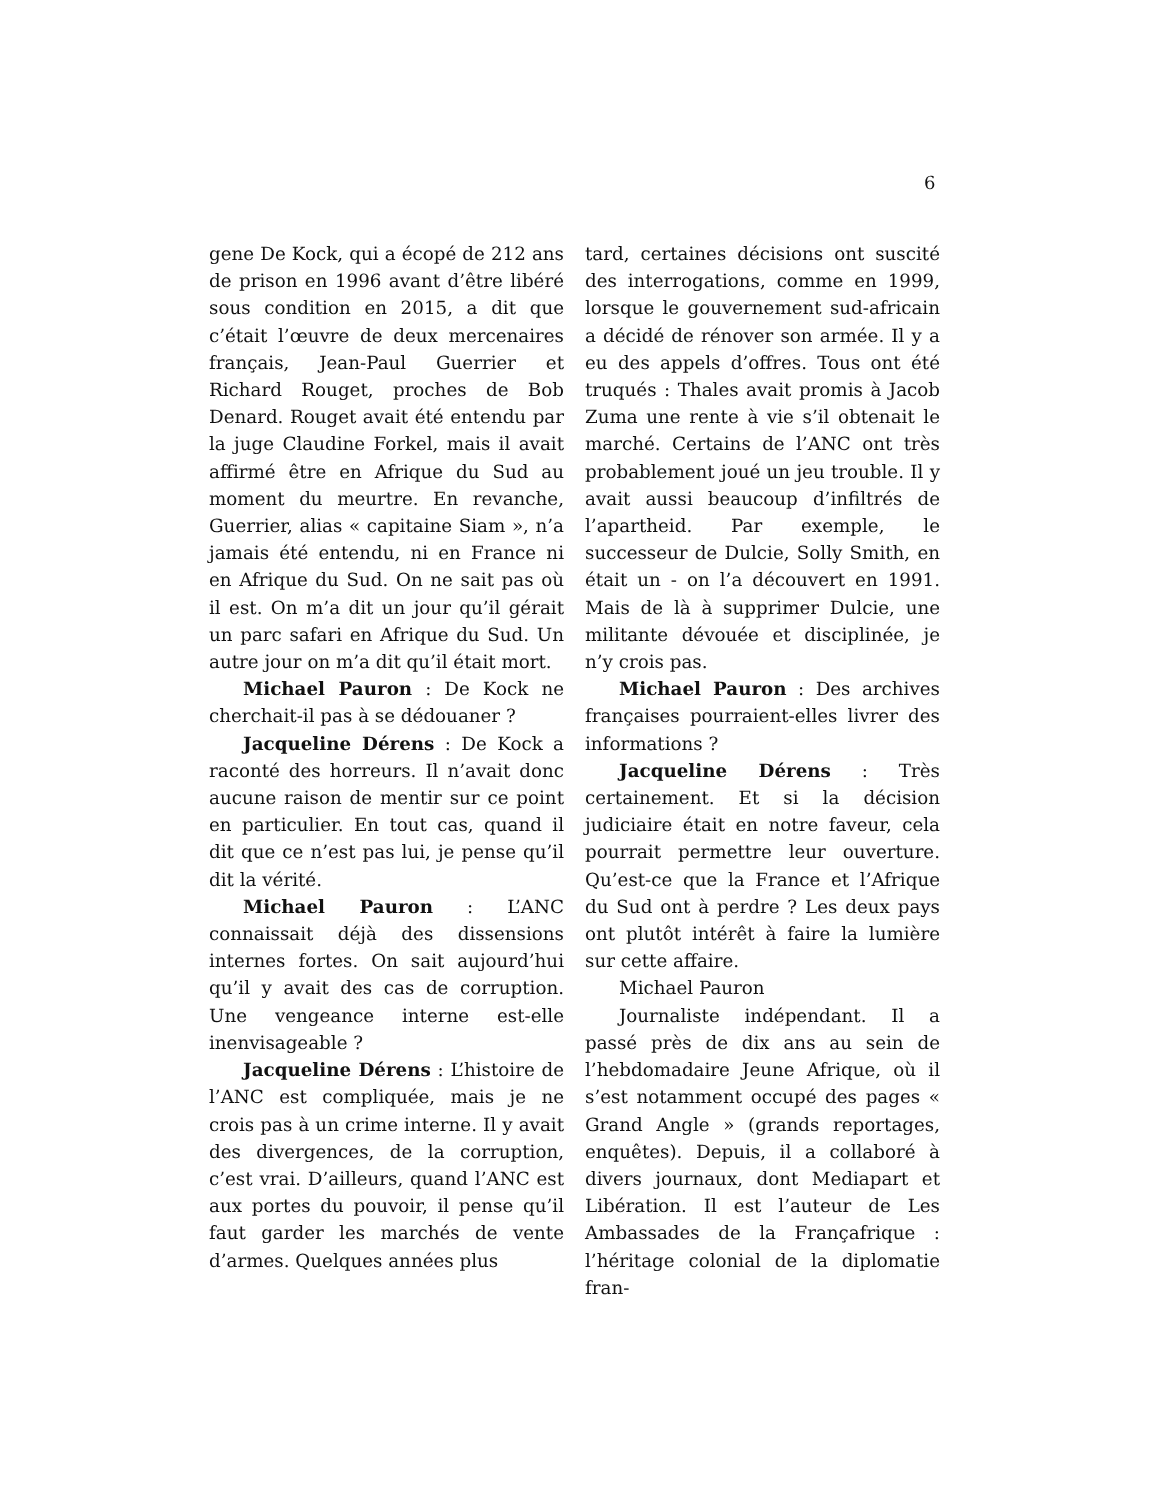6
gene De Kock, qui a écopé de 212 ans de prison en 1996 avant d’être libéré sous condition en 2015, a dit que c’était l’œuvre de deux mercenaires français, Jean-Paul Guerrier et Richard Rouget, proches de Bob Denard. Rouget avait été entendu par la juge Claudine Forkel, mais il avait affirmé être en Afrique du Sud au moment du meurtre. En revanche, Guerrier, alias « capitaine Siam », n’a jamais été entendu, ni en France ni en Afrique du Sud. On ne sait pas où il est. On m’a dit un jour qu’il gérait un parc safari en Afrique du Sud. Un autre jour on m’a dit qu’il était mort.
Michael Pauron : De Kock ne cherchait-il pas à se dédouaner ?
Jacqueline Dérens : De Kock a raconté des horreurs. Il n’avait donc aucune raison de mentir sur ce point en particulier. En tout cas, quand il dit que ce n’est pas lui, je pense qu’il dit la vérité.
Michael Pauron : L’ANC connaissait déjà des dissensions internes fortes. On sait aujourd’hui qu’il y avait des cas de corruption. Une vengeance interne est-elle inenvisageable ?
Jacqueline Dérens : L’histoire de l’ANC est compliquée, mais je ne crois pas à un crime interne. Il y avait des divergences, de la corruption, c’est vrai. D’ailleurs, quand l’ANC est aux portes du pouvoir, il pense qu’il faut garder les marchés de vente d’armes. Quelques années plus
tard, certaines décisions ont suscité des interrogations, comme en 1999, lorsque le gouvernement sud-africain a décidé de rénover son armée. Il y a eu des appels d’offres. Tous ont été truqués : Thales avait promis à Jacob Zuma une rente à vie s’il obtenait le marché. Certains de l’ANC ont très probablement joué un jeu trouble. Il y avait aussi beaucoup d’infiltrés de l’apartheid. Par exemple, le successeur de Dulcie, Solly Smith, en était un - on l’a découvert en 1991. Mais de là à supprimer Dulcie, une militante dévouée et disciplinée, je n’y crois pas.
Michael Pauron : Des archives françaises pourraient-elles livrer des informations ?
Jacqueline Dérens : Très certainement. Et si la décision judiciaire était en notre faveur, cela pourrait permettre leur ouverture. Qu’est-ce que la France et l’Afrique du Sud ont à perdre ? Les deux pays ont plutôt intérêt à faire la lumière sur cette affaire.
Michael Pauron
Journaliste indépendant. Il a passé près de dix ans au sein de l’hebdomadaire Jeune Afrique, où il s’est notamment occupé des pages « Grand Angle » (grands reportages, enquêtes). Depuis, il a collaboré à divers journaux, dont Mediapart et Libération. Il est l’auteur de Les Ambassades de la Françafrique : l’héritage colonial de la diplomatie fran-